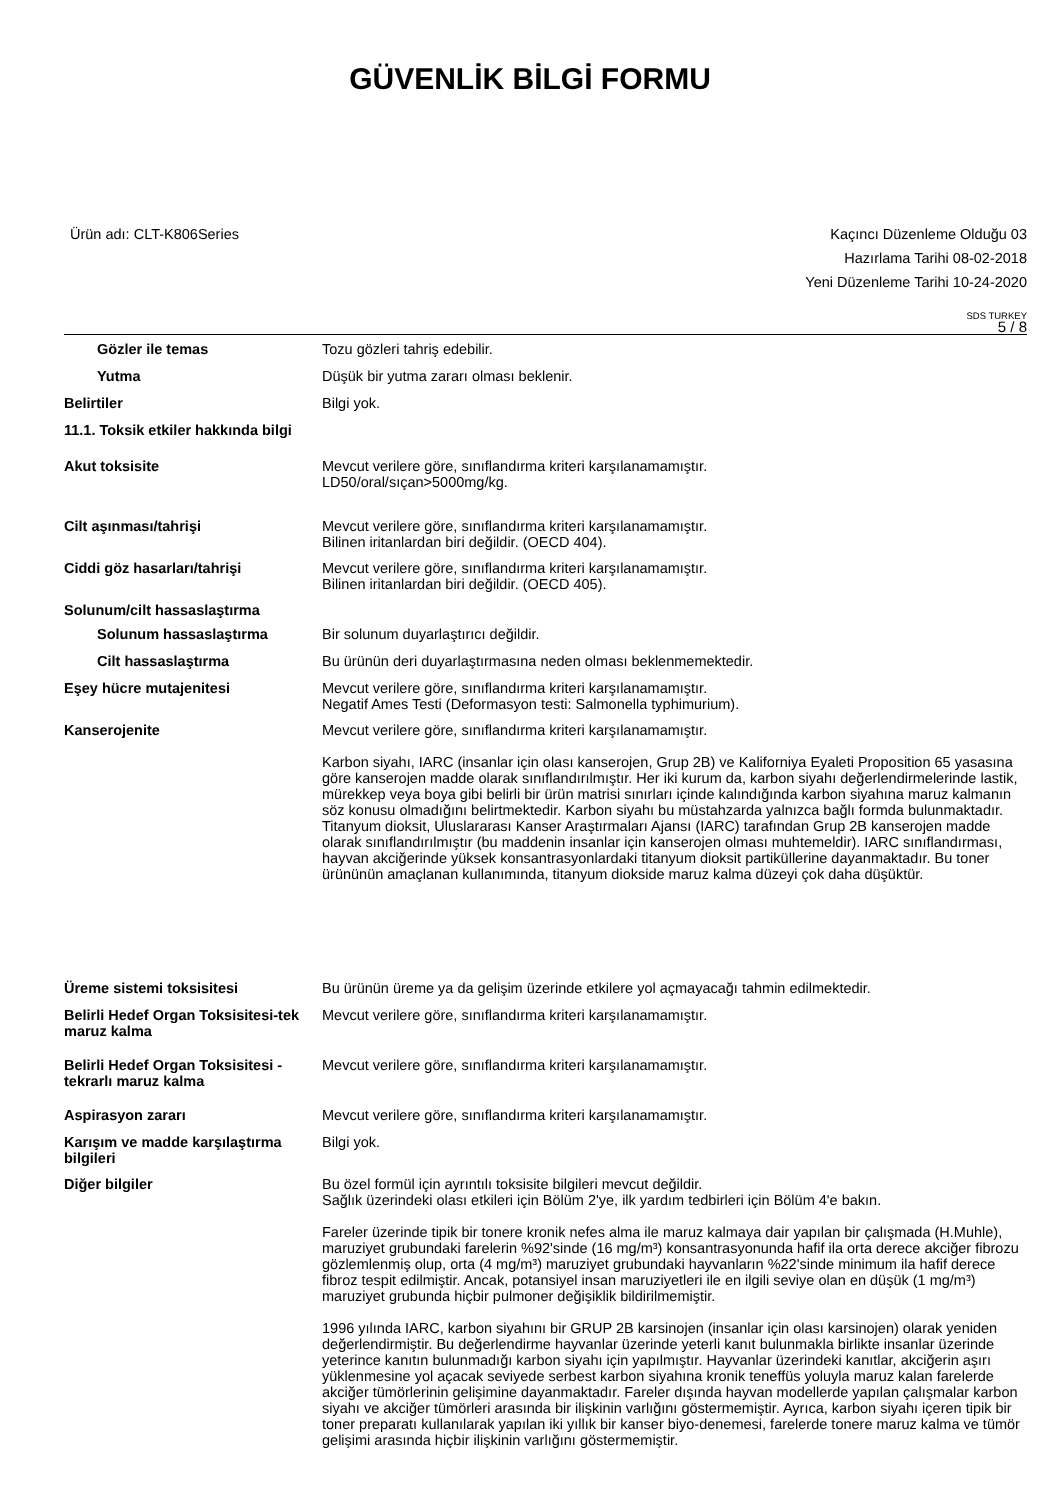GÜVENLİK BİLGİ FORMU
Ürün adı: CLT-K806Series Kaçıncı Düzenleme Olduğu 03
Hazırlama Tarihi 08-02-2018
Yeni Düzenleme Tarihi 10-24-2020
SDS TURKEY
5 / 8
Gözler ile temas Tozu gözleri tahriş edebilir.
Yutma Düşük bir yutma zararı olması beklenir.
Belirtiler Bilgi yok.
11.1. Toksik etkiler hakkında bilgi
Akut toksisite
Mevcut verilere göre, sınıflandırma kriteri karşılanamamıştır.
LD50/oral/sıçan>5000mg/kg.
Cilt aşınması/tahrişi
Mevcut verilere göre, sınıflandırma kriteri karşılanamamıştır.
Bilinen iritanlardan biri değildir. (OECD 404).
Ciddi göz hasarları/tahrişi
Mevcut verilere göre, sınıflandırma kriteri karşılanamamıştır.
Bilinen iritanlardan biri değildir. (OECD 405).
Solunum/cilt hassaslaştırma
Solunum hassaslaştırma Bir solunum duyarlaştırıcı değildir.
Cilt hassaslaştırma Bu ürünün deri duyarlaştırmasına neden olması beklenmemektedir.
Eşey hücre mutajenitesi
Mevcut verilere göre, sınıflandırma kriteri karşılanamamıştır.
Negatif Ames Testi (Deformasyon testi: Salmonella typhimurium).
Kanserojenite
Mevcut verilere göre, sınıflandırma kriteri karşılanamamıştır.
Karbon siyahı, IARC (insanlar için olası kanserojen, Grup 2B) ve Kaliforniya Eyaleti Proposition 65 yasasına göre kanserojen madde olarak sınıflandırılmıştır. Her iki kurum da, karbon siyahı değerlendirmelerinde lastik, mürekkep veya boya gibi belirli bir ürün matrisi sınırları içinde kalındığında karbon siyahına maruz kalmanın söz konusu olmadığını belirtmektedir. Karbon siyahı bu müstahzarda yalnızca bağlı formda bulunmaktadır.
Titanyum dioksit, Uluslararası Kanser Araştırmaları Ajansı (IARC) tarafından Grup 2B kanserojen madde olarak sınıflandırılmıştır (bu maddenin insanlar için kanserojen olması muhtemeldir). IARC sınıflandırması, hayvan akciğerinde yüksek konsantrasyonlardaki titanyum dioksit partiküllerine dayanmaktadır. Bu toner ürününün amaçlanan kullanımında, titanyum diokside maruz kalma düzeyi çok daha düşüktür.
Üreme sistemi toksisitesi Bu ürünün üreme ya da gelişim üzerinde etkilere yol açmayacağı tahmin edilmektedir.
Belirli Hedef Organ Toksisitesi-tek maruz kalma
Mevcut verilere göre, sınıflandırma kriteri karşılanamamıştır.
Belirli Hedef Organ Toksisitesi -tekrarlı maruz kalma
Mevcut verilere göre, sınıflandırma kriteri karşılanamamıştır.
Aspirasyon zararı Mevcut verilere göre, sınıflandırma kriteri karşılanamamıştır.
Karışım ve madde karşılaştırma bilgileri
Bilgi yok.
Diğer bilgiler
Bu özel formül için ayrıntılı toksisite bilgileri mevcut değildir.
Sağlık üzerindeki olası etkileri için Bölüm 2'ye, ilk yardım tedbirleri için Bölüm 4'e bakın.
Fareler üzerinde tipik bir tonere kronik nefes alma ile maruz kalmaya dair yapılan bir çalışmada (H.Muhle), maruziyet grubundaki farelerin %92'sinde (16 mg/m³) konsantrasyonunda hafif ila orta derece akciğer fibrozu gözlemlenmiş olup, orta (4 mg/m³) maruziyet grubundaki hayvanların %22'sinde minimum ila hafif derece fibroz tespit edilmiştir. Ancak, potansiyel insan maruziyetleri ile en ilgili seviye olan en düşük (1 mg/m³) maruziyet grubunda hiçbir pulmoner değişiklik bildirilmemiştir.
1996 yılında IARC, karbon siyahını bir GRUP 2B karsinojen (insanlar için olası karsinojen) olarak yeniden değerlendirmiştir. Bu değerlendirme hayvanlar üzerinde yeterli kanıt bulunmakla birlikte insanlar üzerinde yeterince kanıtın bulunmadığı karbon siyahı için yapılmıştır. Hayvanlar üzerindeki kanıtlar, akciğerin aşırı yüklenmesine yol açacak seviyede serbest karbon siyahına kronik teneffüs yoluyla maruz kalan farelerde akciğer tümörlerinin gelişimine dayanmaktadır. Fareler dışında hayvan modellerde yapılan çalışmalar karbon siyahı ve akciğer tümörleri arasında bir ilişkinin varlığını göstermemiştir. Ayrıca, karbon siyahı içeren tipik bir toner preparatı kullanılarak yapılan iki yıllık bir kanser biyo-denemesi, farelerde tonere maruz kalma ve tümör gelişimi arasında hiçbir ilişkinin varlığını göstermemiştir.